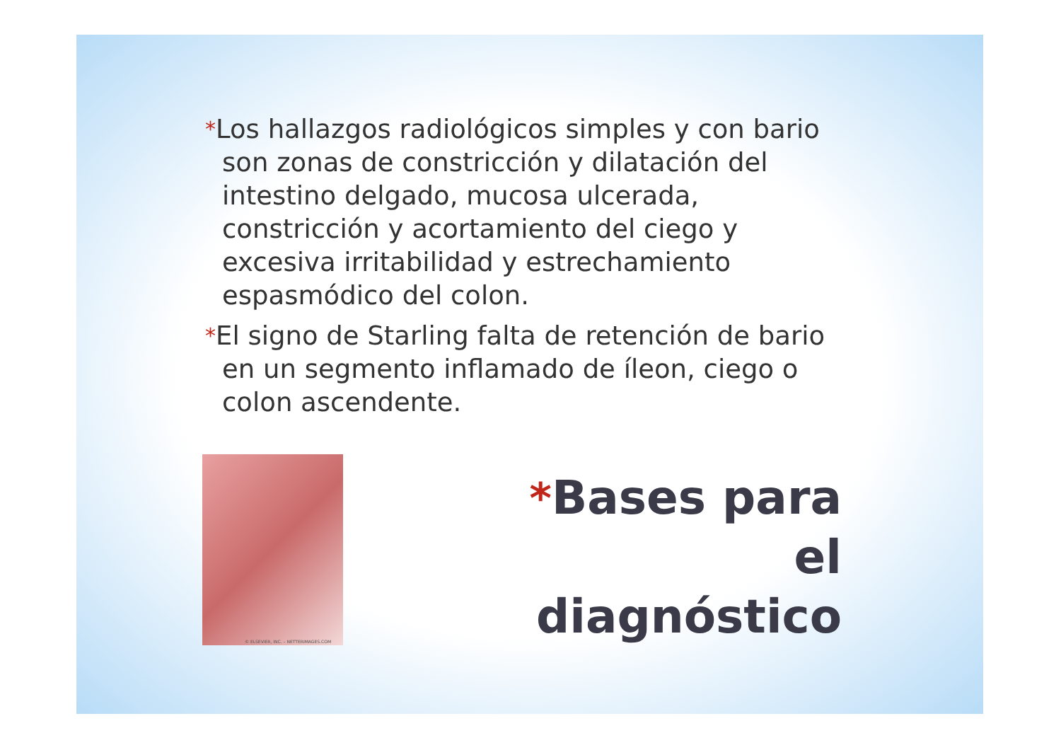*Los hallazgos radiológicos simples y con bario son zonas de constricción y dilatación del intestino delgado, mucosa ulcerada, constricción y acortamiento del ciego y excesiva irritabilidad y estrechamiento espasmódico del colon.
*El signo de Starling falta de retención de bario en un segmento inflamado de íleon, ciego o colon ascendente.
© ELSEVIER, INC. – NETTERIMAGES.COM
*Bases para el diagnóstico